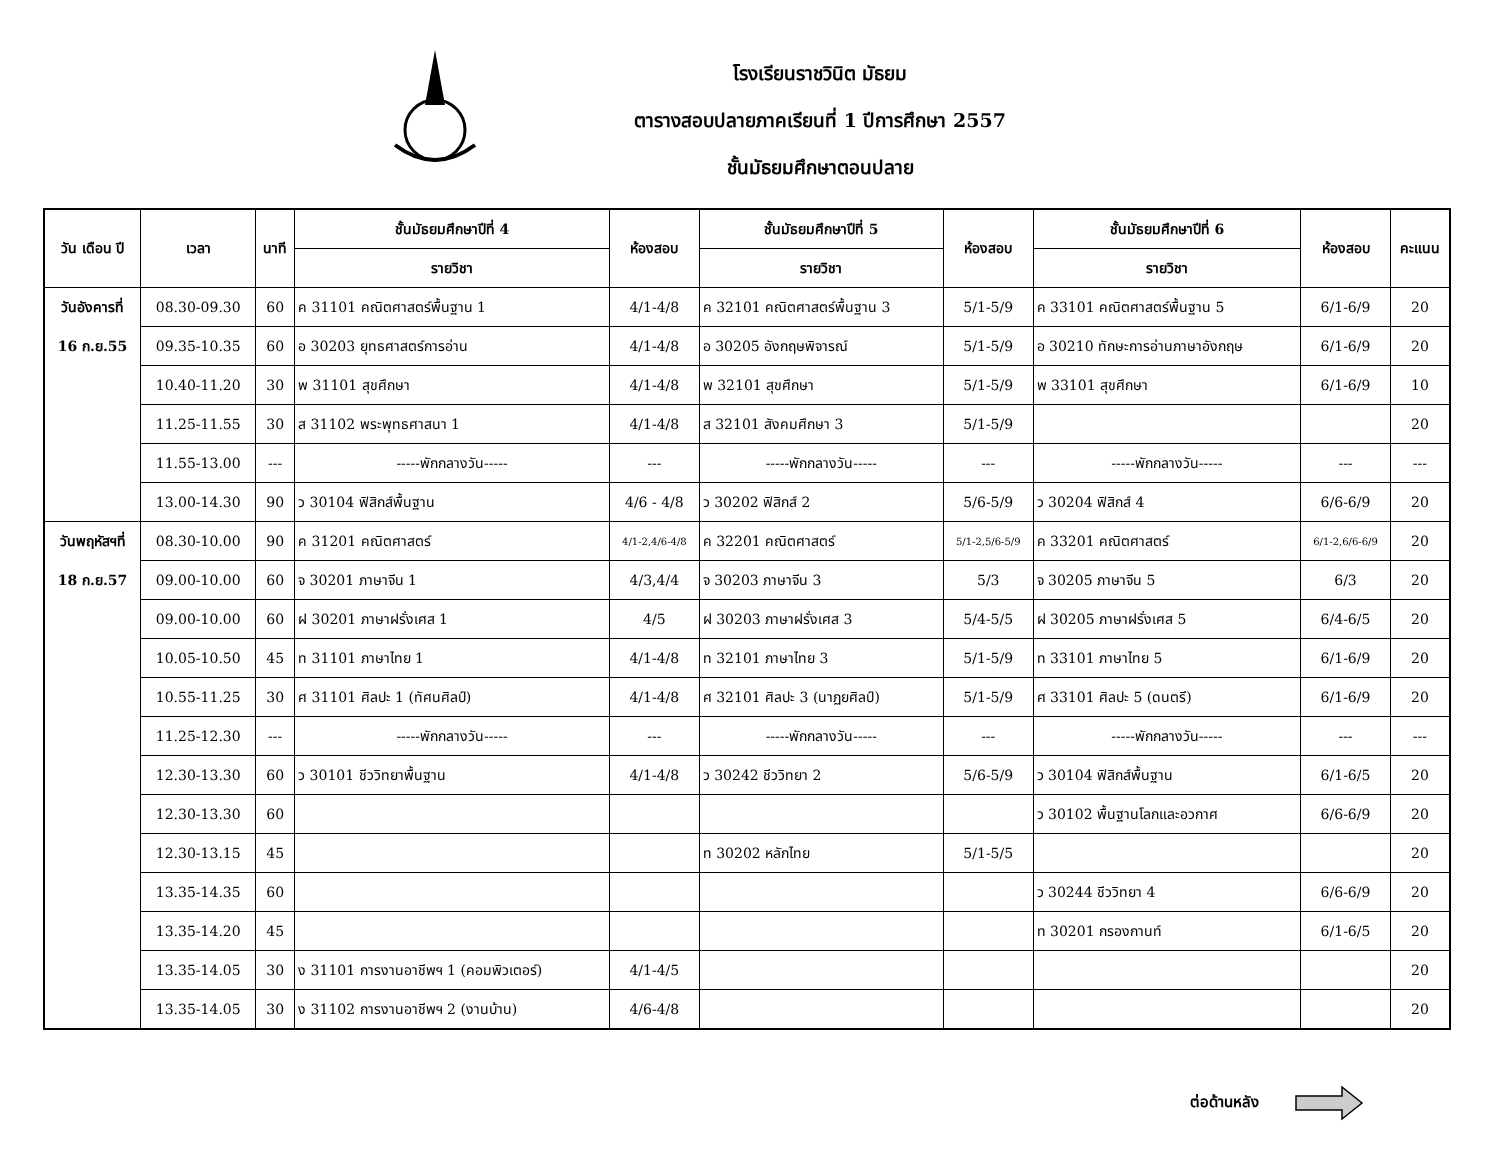โรงเรียนราชวินิต มัธยม
ตารางสอบปลายภาคเรียนที่ 1 ปีการศึกษา 2557
ชั้นมัธยมศึกษาตอนปลาย
| วัน เดือน ปี | เวลา | นาที | ชั้นมัธยมศึกษาปีที่ 4 | ห้องสอบ | ชั้นมัธยมศึกษาปีที่ 5 | ห้องสอบ | ชั้นมัธยมศึกษาปีที่ 6 | ห้องสอบ | คะแนน |
| --- | --- | --- | --- | --- | --- | --- | --- | --- | --- |
| | | | รายวิชา | | รายวิชา | | รายวิชา | | |
| วันอังคารที่ | 08.30-09.30 | 60 | ค 31101 คณิตศาสตร์พื้นฐาน 1 | 4/1-4/8 | ค 32101 คณิตศาสตร์พื้นฐาน 3 | 5/1-5/9 | ค 33101 คณิตศาสตร์พื้นฐาน 5 | 6/1-6/9 | 20 |
| 16 ก.ย.55 | 09.35-10.35 | 60 | อ 30203 ยุทธศาสตร์การอ่าน | 4/1-4/8 | อ 30205 อังกฤษพิจารณ์ | 5/1-5/9 | อ 30210 ทักษะการอ่านภาษาอังกฤษ | 6/1-6/9 | 20 |
| | 10.40-11.20 | 30 | พ 31101 สุขศึกษา | 4/1-4/8 | พ 32101 สุขศึกษา | 5/1-5/9 | พ 33101 สุขศึกษา | 6/1-6/9 | 10 |
| | 11.25-11.55 | 30 | ส 31102 พระพุทธศาสนา 1 | 4/1-4/8 | ส 32101 สังคมศึกษา 3 | 5/1-5/9 | | | 20 |
| | 11.55-13.00 | --- | -----พักกลางวัน----- | --- | -----พักกลางวัน----- | --- | -----พักกลางวัน----- | --- | --- |
| | 13.00-14.30 | 90 | ว 30104 ฟิสิกส์พื้นฐาน | 4/6 - 4/8 | ว 30202 ฟิสิกส์ 2 | 5/6-5/9 | ว 30204 ฟิสิกส์ 4 | 6/6-6/9 | 20 |
| วันพฤหัสฯที่ | 08.30-10.00 | 90 | ค 31201 คณิตศาสตร์ | 4/1-2,4/6-4/8 | ค 32201 คณิตศาสตร์ | 5/1-2,5/6-5/9 | ค 33201 คณิตศาสตร์ | 6/1-2,6/6-6/9 | 20 |
| 18 ก.ย.57 | 09.00-10.00 | 60 | จ 30201 ภาษาจีน 1 | 4/3,4/4 | จ 30203 ภาษาจีน 3 | 5/3 | จ 30205 ภาษาจีน 5 | 6/3 | 20 |
| | 09.00-10.00 | 60 | ฝ 30201 ภาษาฝรั่งเศส 1 | 4/5 | ฝ 30203 ภาษาฝรั่งเศส 3 | 5/4-5/5 | ฝ 30205 ภาษาฝรั่งเศส 5 | 6/4-6/5 | 20 |
| | 10.05-10.50 | 45 | ท 31101 ภาษาไทย 1 | 4/1-4/8 | ท 32101 ภาษาไทย 3 | 5/1-5/9 | ท 33101 ภาษาไทย 5 | 6/1-6/9 | 20 |
| | 10.55-11.25 | 30 | ศ 31101 ศิลปะ 1 (ทัศนศิลป์) | 4/1-4/8 | ศ 32101 ศิลปะ 3 (นาฏยศิลป์) | 5/1-5/9 | ศ 33101 ศิลปะ 5 (ดนตรี) | 6/1-6/9 | 20 |
| | 11.25-12.30 | --- | -----พักกลางวัน----- | --- | -----พักกลางวัน----- | --- | -----พักกลางวัน----- | --- | --- |
| | 12.30-13.30 | 60 | ว 30101 ชีววิทยาพื้นฐาน | 4/1-4/8 | ว 30242 ชีววิทยา 2 | 5/6-5/9 | ว 30104 ฟิสิกส์พื้นฐาน | 6/1-6/5 | 20 |
| | 12.30-13.30 | 60 | | | | | ว 30102 พื้นฐานโลกและอวกาศ | 6/6-6/9 | 20 |
| | 12.30-13.15 | 45 | | | ท 30202 หลักไทย | 5/1-5/5 | | | 20 |
| | 13.35-14.35 | 60 | | | | | ว 30244 ชีววิทยา 4 | 6/6-6/9 | 20 |
| | 13.35-14.20 | 45 | | | | | ท 30201 กรองกานท์ | 6/1-6/5 | 20 |
| | 13.35-14.05 | 30 | ง 31101 การงานอาชีพฯ 1 (คอมพิวเตอร์) | 4/1-4/5 | | | | | 20 |
| | 13.35-14.05 | 30 | ง 31102 การงานอาชีพฯ 2 (งานบ้าน) | 4/6-4/8 | | | | | 20 |
ต่อด้านหลัง